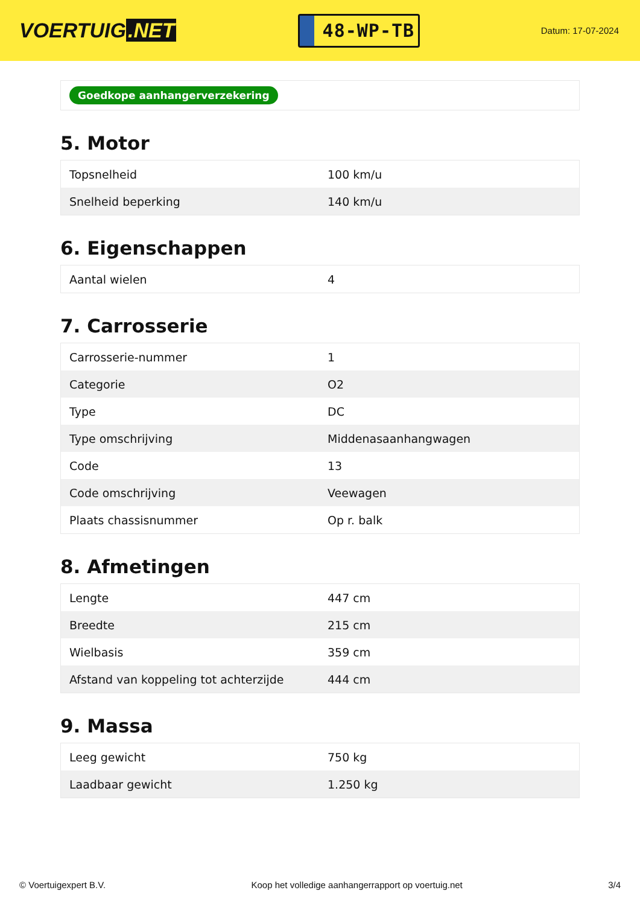VOERTUIG.NET
48-WP-TB
Datum: 17-07-2024
Goedkope aanhangerverzekering
5. Motor
| Topsnelheid | 100 km/u |
| Snelheid beperking | 140 km/u |
6. Eigenschappen
| Aantal wielen | 4 |
7. Carrosserie
| Carrosserie-nummer | 1 |
| Categorie | O2 |
| Type | DC |
| Type omschrijving | Middenasaanhangwagen |
| Code | 13 |
| Code omschrijving | Veewagen |
| Plaats chassisnummer | Op r. balk |
8. Afmetingen
| Lengte | 447 cm |
| Breedte | 215 cm |
| Wielbasis | 359 cm |
| Afstand van koppeling tot achterzijde | 444 cm |
9. Massa
| Leeg gewicht | 750 kg |
| Laadbaar gewicht | 1.250 kg |
© Voertuigexpert B.V. Koop het volledige aanhangerrapport op voertuig.net 3/4